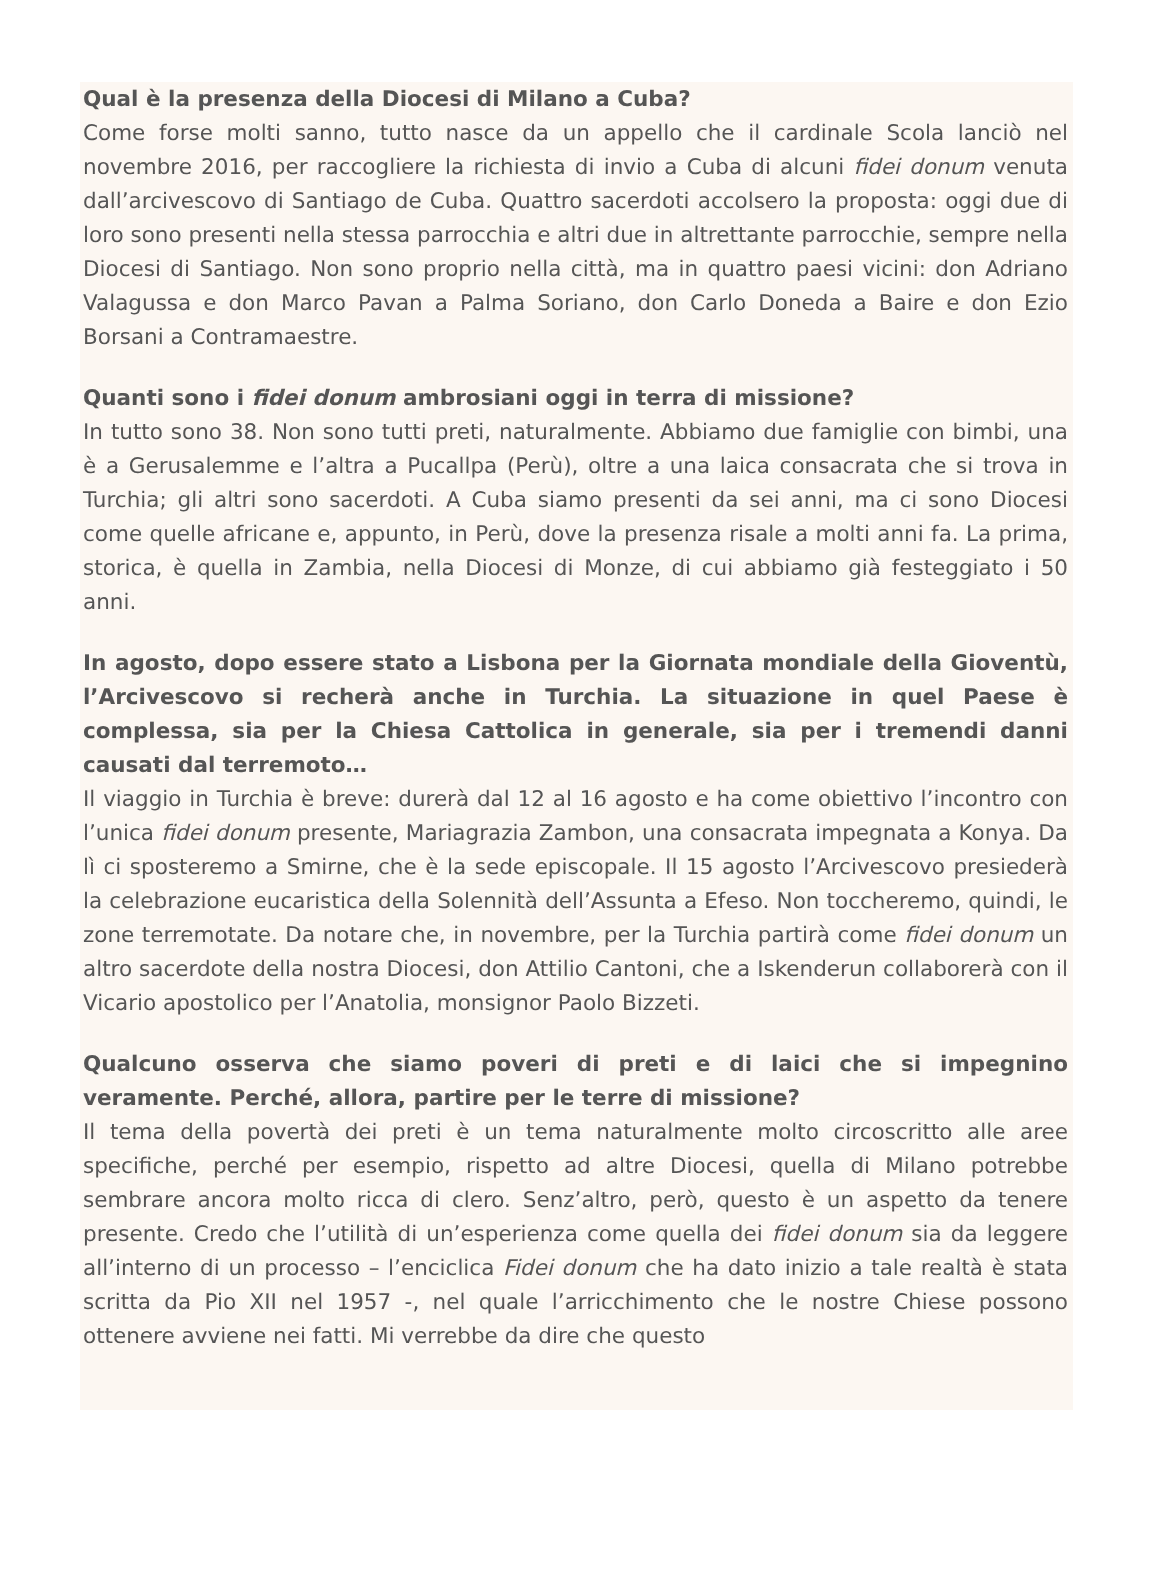Qual è la presenza della Diocesi di Milano a Cuba?
Come forse molti sanno, tutto nasce da un appello che il cardinale Scola lanciò nel novembre 2016, per raccogliere la richiesta di invio a Cuba di alcuni fidei donum venuta dall’arcivescovo di Santiago de Cuba. Quattro sacerdoti accolsero la proposta: oggi due di loro sono presenti nella stessa parrocchia e altri due in altrettante parrocchie, sempre nella Diocesi di Santiago. Non sono proprio nella città, ma in quattro paesi vicini: don Adriano Valagussa e don Marco Pavan a Palma Soriano, don Carlo Doneda a Baire e don Ezio Borsani a Contramaestre.
Quanti sono i fidei donum ambrosiani oggi in terra di missione?
In tutto sono 38. Non sono tutti preti, naturalmente. Abbiamo due famiglie con bimbi, una è a Gerusalemme e l’altra a Pucallpa (Perù), oltre a una laica consacrata che si trova in Turchia; gli altri sono sacerdoti. A Cuba siamo presenti da sei anni, ma ci sono Diocesi come quelle africane e, appunto, in Perù, dove la presenza risale a molti anni fa. La prima, storica, è quella in Zambia, nella Diocesi di Monze, di cui abbiamo già festeggiato i 50 anni.
In agosto, dopo essere stato a Lisbona per la Giornata mondiale della Gioventù, l’Arcivescovo si recherà anche in Turchia. La situazione in quel Paese è complessa, sia per la Chiesa Cattolica in generale, sia per i tremendi danni causati dal terremoto…
Il viaggio in Turchia è breve: durerà dal 12 al 16 agosto e ha come obiettivo l’incontro con l’unica fidei donum presente, Mariagrazia Zambon, una consacrata impegnata a Konya. Da lì ci sposteremo a Smirne, che è la sede episcopale. Il 15 agosto l’Arcivescovo presiederà la celebrazione eucaristica della Solennità dell’Assunta a Efeso. Non toccheremo, quindi, le zone terremotate. Da notare che, in novembre, per la Turchia partirà come fidei donum un altro sacerdote della nostra Diocesi, don Attilio Cantoni, che a Iskenderun collaborerà con il Vicario apostolico per l’Anatolia, monsignor Paolo Bizzeti.
Qualcuno osserva che siamo poveri di preti e di laici che si impegnino veramente. Perché, allora, partire per le terre di missione?
Il tema della povertà dei preti è un tema naturalmente molto circoscritto alle aree specifiche, perché per esempio, rispetto ad altre Diocesi, quella di Milano potrebbe sembrare ancora molto ricca di clero. Senz’altro, però, questo è un aspetto da tenere presente. Credo che l’utilità di un’esperienza come quella dei fidei donum sia da leggere all’interno di un processo – l’enciclica Fidei donum che ha dato inizio a tale realtà è stata scritta da Pio XII nel 1957 -, nel quale l’arricchimento che le nostre Chiese possono ottenere avviene nei fatti. Mi verrebbe da dire che questo